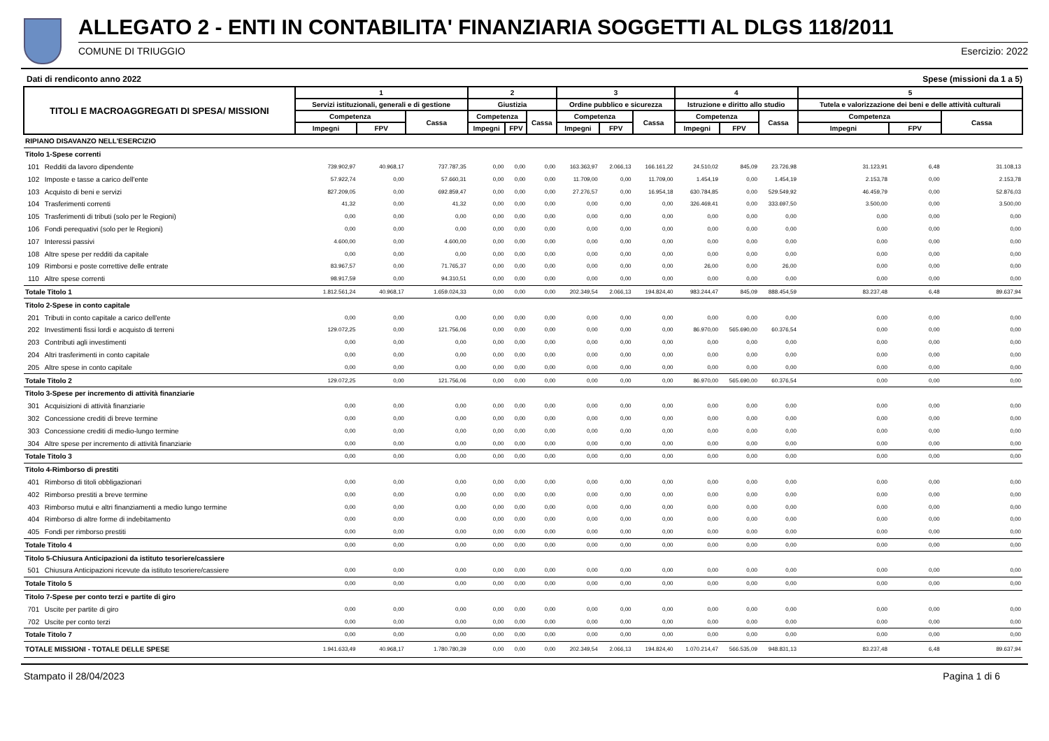ALLEGATO 2 - ENTI IN CONTABILITA' FINANZIARIA SOGGETTI AL DLGS 118/2011
COMUNE DI TRIUGGIO Esercizio: 2022
Dati di rendiconto anno 2022 Spese (missioni da 1 a 5)
| TITOLI E MACROAGGREGATI DI SPESA/ MISSIONI | | 1 | | | 2 | | | 3 | | | 4 | | | 5 | | |
| --- | --- | --- | --- | --- | --- | --- | --- | --- | --- | --- | --- | --- | --- | --- | --- | --- |
| | | Servizi istituzionali, generali e di gestione | | | Giustizia | | | Ordine pubblico e sicurezza | | | Istruzione e diritto allo studio | | | Tutela e valorizzazione dei beni e delle attività culturali | | |
| | | Competenza | | Cassa | Competenza | | Cassa | Competenza | | Cassa | Competenza | | Cassa | Competenza | | Cassa |
| | | Impegni | FPV | | Impegni | FPV | | Impegni | FPV | | Impegni | FPV | | Impegni | FPV | |
| RIPIANO DISAVANZO NELL'ESERCIZIO | | | | | | | | | | | | | | | | |
| Titolo 1-Spese correnti | | | | | | | | | | | | | | | | |
| 101 | Redditi da lavoro dipendente | 739.902,97 | 40.968,17 | 737.787,35 | 0,00 | 0,00 | 0,00 | 163.363,97 | 2.066,13 | 166.161,22 | 24.510,02 | 845,09 | 23.726,98 | 31.123,91 | 6,48 | 31.108,13 |
| 102 | Imposte e tasse a carico dell'ente | 57.922,74 | 0,00 | 57.660,31 | 0,00 | 0,00 | 0,00 | 11.709,00 | 0,00 | 11.709,00 | 1.454,19 | 0,00 | 1.454,19 | 2.153,78 | 0,00 | 2.153,78 |
| 103 | Acquisto di beni e servizi | 827.209,05 | 0,00 | 692.859,47 | 0,00 | 0,00 | 0,00 | 27.276,57 | 0,00 | 16.954,18 | 630.784,85 | 0,00 | 529.549,92 | 46.459,79 | 0,00 | 52.876,03 |
| 104 | Trasferimenti correnti | 41,32 | 0,00 | 41,32 | 0,00 | 0,00 | 0,00 | 0,00 | 0,00 | 0,00 | 326.469,41 | 0,00 | 333.697,50 | 3.500,00 | 0,00 | 3.500,00 |
| 105 | Trasferimenti di tributi (solo per le Regioni) | 0,00 | 0,00 | 0,00 | 0,00 | 0,00 | 0,00 | 0,00 | 0,00 | 0,00 | 0,00 | 0,00 | 0,00 | 0,00 | 0,00 | 0,00 |
| 106 | Fondi perequativi (solo per le Regioni) | 0,00 | 0,00 | 0,00 | 0,00 | 0,00 | 0,00 | 0,00 | 0,00 | 0,00 | 0,00 | 0,00 | 0,00 | 0,00 | 0,00 | 0,00 |
| 107 | Interessi passivi | 4.600,00 | 0,00 | 4.600,00 | 0,00 | 0,00 | 0,00 | 0,00 | 0,00 | 0,00 | 0,00 | 0,00 | 0,00 | 0,00 | 0,00 | 0,00 |
| 108 | Altre spese per redditi da capitale | 0,00 | 0,00 | 0,00 | 0,00 | 0,00 | 0,00 | 0,00 | 0,00 | 0,00 | 0,00 | 0,00 | 0,00 | 0,00 | 0,00 | 0,00 |
| 109 | Rimborsi e poste correttive delle entrate | 83.967,57 | 0,00 | 71.765,37 | 0,00 | 0,00 | 0,00 | 0,00 | 0,00 | 0,00 | 26,00 | 0,00 | 26,00 | 0,00 | 0,00 | 0,00 |
| 110 | Altre spese correnti | 98.917,59 | 0,00 | 94.310,51 | 0,00 | 0,00 | 0,00 | 0,00 | 0,00 | 0,00 | 0,00 | 0,00 | 0,00 | 0,00 | 0,00 | 0,00 |
| Totale Titolo 1 | | 1.812.561,24 | 40.968,17 | 1.659.024,33 | 0,00 | 0,00 | 0,00 | 202.349,54 | 2.066,13 | 194.824,40 | 983.244,47 | 845,09 | 888.454,59 | 83.237,48 | 6,48 | 89.637,94 |
| Titolo 2-Spese in conto capitale | | | | | | | | | | | | | | | | |
| 201 | Tributi in conto capitale a carico dell'ente | 0,00 | 0,00 | 0,00 | 0,00 | 0,00 | 0,00 | 0,00 | 0,00 | 0,00 | 0,00 | 0,00 | 0,00 | 0,00 | 0,00 | 0,00 |
| 202 | Investimenti fissi lordi e acquisto di terreni | 129.072,25 | 0,00 | 121.756,06 | 0,00 | 0,00 | 0,00 | 0,00 | 0,00 | 0,00 | 86.970,00 | 565.690,00 | 60.376,54 | 0,00 | 0,00 | 0,00 |
| 203 | Contributi agli investimenti | 0,00 | 0,00 | 0,00 | 0,00 | 0,00 | 0,00 | 0,00 | 0,00 | 0,00 | 0,00 | 0,00 | 0,00 | 0,00 | 0,00 | 0,00 |
| 204 | Altri trasferimenti in conto capitale | 0,00 | 0,00 | 0,00 | 0,00 | 0,00 | 0,00 | 0,00 | 0,00 | 0,00 | 0,00 | 0,00 | 0,00 | 0,00 | 0,00 | 0,00 |
| 205 | Altre spese in conto capitale | 0,00 | 0,00 | 0,00 | 0,00 | 0,00 | 0,00 | 0,00 | 0,00 | 0,00 | 0,00 | 0,00 | 0,00 | 0,00 | 0,00 | 0,00 |
| Totale Titolo 2 | | 129.072,25 | 0,00 | 121.756,06 | 0,00 | 0,00 | 0,00 | 0,00 | 0,00 | 0,00 | 86.970,00 | 565.690,00 | 60.376,54 | 0,00 | 0,00 | 0,00 |
| Titolo 3-Spese per incremento di attività finanziarie | | | | | | | | | | | | | | | | |
| 301 | Acquisizioni di attività finanziarie | 0,00 | 0,00 | 0,00 | 0,00 | 0,00 | 0,00 | 0,00 | 0,00 | 0,00 | 0,00 | 0,00 | 0,00 | 0,00 | 0,00 | 0,00 |
| 302 | Concessione crediti di breve termine | 0,00 | 0,00 | 0,00 | 0,00 | 0,00 | 0,00 | 0,00 | 0,00 | 0,00 | 0,00 | 0,00 | 0,00 | 0,00 | 0,00 | 0,00 |
| 303 | Concessione crediti di medio-lungo termine | 0,00 | 0,00 | 0,00 | 0,00 | 0,00 | 0,00 | 0,00 | 0,00 | 0,00 | 0,00 | 0,00 | 0,00 | 0,00 | 0,00 | 0,00 |
| 304 | Altre spese per incremento di attività finanziarie | 0,00 | 0,00 | 0,00 | 0,00 | 0,00 | 0,00 | 0,00 | 0,00 | 0,00 | 0,00 | 0,00 | 0,00 | 0,00 | 0,00 | 0,00 |
| Totale Titolo 3 | | 0,00 | 0,00 | 0,00 | 0,00 | 0,00 | 0,00 | 0,00 | 0,00 | 0,00 | 0,00 | 0,00 | 0,00 | 0,00 | 0,00 | 0,00 |
| Titolo 4-Rimborso di prestiti | | | | | | | | | | | | | | | | |
| 401 | Rimborso di titoli obbligazionari | 0,00 | 0,00 | 0,00 | 0,00 | 0,00 | 0,00 | 0,00 | 0,00 | 0,00 | 0,00 | 0,00 | 0,00 | 0,00 | 0,00 | 0,00 |
| 402 | Rimborso prestiti a breve termine | 0,00 | 0,00 | 0,00 | 0,00 | 0,00 | 0,00 | 0,00 | 0,00 | 0,00 | 0,00 | 0,00 | 0,00 | 0,00 | 0,00 | 0,00 |
| 403 | Rimborso mutui e altri finanziamenti a medio lungo termine | 0,00 | 0,00 | 0,00 | 0,00 | 0,00 | 0,00 | 0,00 | 0,00 | 0,00 | 0,00 | 0,00 | 0,00 | 0,00 | 0,00 | 0,00 |
| 404 | Rimborso di altre forme di indebitamento | 0,00 | 0,00 | 0,00 | 0,00 | 0,00 | 0,00 | 0,00 | 0,00 | 0,00 | 0,00 | 0,00 | 0,00 | 0,00 | 0,00 | 0,00 |
| 405 | Fondi per rimborso prestiti | 0,00 | 0,00 | 0,00 | 0,00 | 0,00 | 0,00 | 0,00 | 0,00 | 0,00 | 0,00 | 0,00 | 0,00 | 0,00 | 0,00 | 0,00 |
| Totale Titolo 4 | | 0,00 | 0,00 | 0,00 | 0,00 | 0,00 | 0,00 | 0,00 | 0,00 | 0,00 | 0,00 | 0,00 | 0,00 | 0,00 | 0,00 | 0,00 |
| Titolo 5-Chiusura Anticipazioni da istituto tesoriere/cassiere | | | | | | | | | | | | | | | | |
| 501 | Chiusura Anticipazioni ricevute da istituto tesoriere/cassiere | 0,00 | 0,00 | 0,00 | 0,00 | 0,00 | 0,00 | 0,00 | 0,00 | 0,00 | 0,00 | 0,00 | 0,00 | 0,00 | 0,00 | 0,00 |
| Totale Titolo 5 | | 0,00 | 0,00 | 0,00 | 0,00 | 0,00 | 0,00 | 0,00 | 0,00 | 0,00 | 0,00 | 0,00 | 0,00 | 0,00 | 0,00 | 0,00 |
| Titolo 7-Spese per conto terzi e partite di giro | | | | | | | | | | | | | | | | |
| 701 | Uscite per partite di giro | 0,00 | 0,00 | 0,00 | 0,00 | 0,00 | 0,00 | 0,00 | 0,00 | 0,00 | 0,00 | 0,00 | 0,00 | 0,00 | 0,00 | 0,00 |
| 702 | Uscite per conto terzi | 0,00 | 0,00 | 0,00 | 0,00 | 0,00 | 0,00 | 0,00 | 0,00 | 0,00 | 0,00 | 0,00 | 0,00 | 0,00 | 0,00 | 0,00 |
| Totale Titolo 7 | | 0,00 | 0,00 | 0,00 | 0,00 | 0,00 | 0,00 | 0,00 | 0,00 | 0,00 | 0,00 | 0,00 | 0,00 | 0,00 | 0,00 | 0,00 |
| TOTALE MISSIONI - TOTALE DELLE SPESE | | 1.941.633,49 | 40.968,17 | 1.780.780,39 | 0,00 | 0,00 | 0,00 | 202.349,54 | 2.066,13 | 194.824,40 | 1.070.214,47 | 566.535,09 | 948.831,13 | 83.237,48 | 6,48 | 89.637,94 |
Stampato il 28/04/2023 Pagina 1 di 6